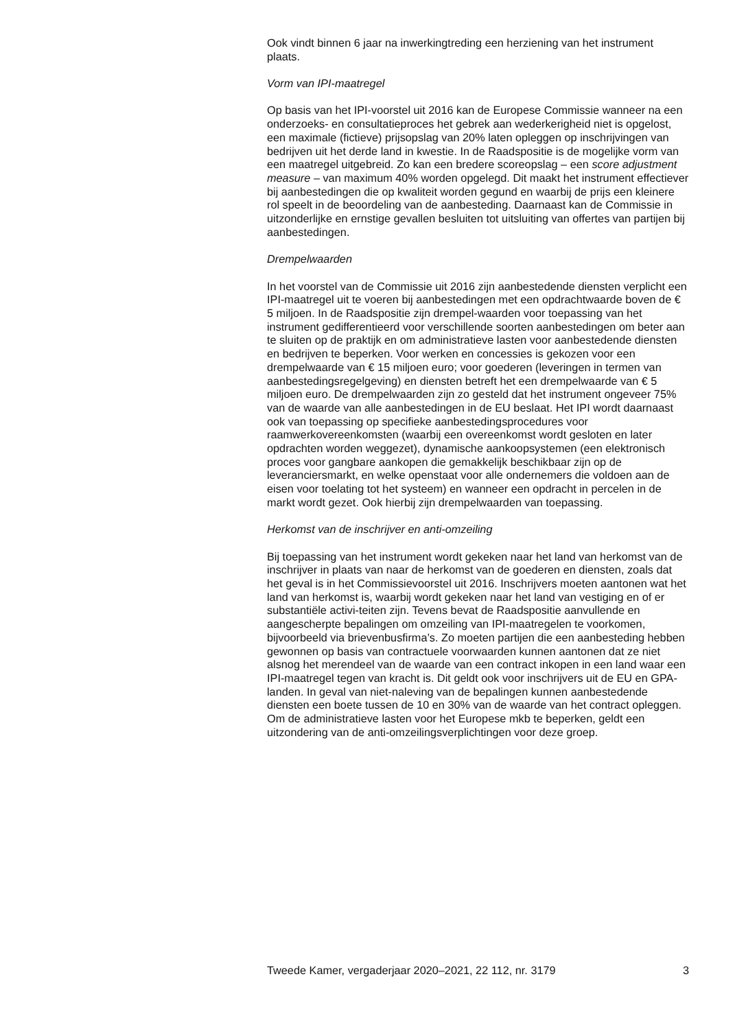Ook vindt binnen 6 jaar na inwerkingtreding een herziening van het instrument plaats.
Vorm van IPI-maatregel
Op basis van het IPI-voorstel uit 2016 kan de Europese Commissie wanneer na een onderzoeks- en consultatieproces het gebrek aan wederkerigheid niet is opgelost, een maximale (fictieve) prijsopslag van 20% laten opleggen op inschrijvingen van bedrijven uit het derde land in kwestie. In de Raadspositie is de mogelijke vorm van een maatregel uitgebreid. Zo kan een bredere scoreopslag – een score adjustment measure – van maximum 40% worden opgelegd. Dit maakt het instrument effectiever bij aanbestedingen die op kwaliteit worden gegund en waarbij de prijs een kleinere rol speelt in de beoordeling van de aanbesteding. Daarnaast kan de Commissie in uitzonderlijke en ernstige gevallen besluiten tot uitsluiting van offertes van partijen bij aanbestedingen.
Drempelwaarden
In het voorstel van de Commissie uit 2016 zijn aanbestedende diensten verplicht een IPI-maatregel uit te voeren bij aanbestedingen met een opdrachtwaarde boven de € 5 miljoen. In de Raadspositie zijn drempel-waarden voor toepassing van het instrument gedifferentieerd voor verschillende soorten aanbestedingen om beter aan te sluiten op de praktijk en om administratieve lasten voor aanbestedende diensten en bedrijven te beperken. Voor werken en concessies is gekozen voor een drempelwaarde van € 15 miljoen euro; voor goederen (leveringen in termen van aanbestedingsregelgeving) en diensten betreft het een drempelwaarde van € 5 miljoen euro. De drempelwaarden zijn zo gesteld dat het instrument ongeveer 75% van de waarde van alle aanbestedingen in de EU beslaat. Het IPI wordt daarnaast ook van toepassing op specifieke aanbestedingsprocedures voor raamwerkovereenkomsten (waarbij een overeenkomst wordt gesloten en later opdrachten worden weggezet), dynamische aankoopsystemen (een elektronisch proces voor gangbare aankopen die gemakkelijk beschikbaar zijn op de leveranciersmarkt, en welke openstaat voor alle ondernemers die voldoen aan de eisen voor toelating tot het systeem) en wanneer een opdracht in percelen in de markt wordt gezet. Ook hierbij zijn drempelwaarden van toepassing.
Herkomst van de inschrijver en anti-omzeiling
Bij toepassing van het instrument wordt gekeken naar het land van herkomst van de inschrijver in plaats van naar de herkomst van de goederen en diensten, zoals dat het geval is in het Commissievoorstel uit 2016. Inschrijvers moeten aantonen wat het land van herkomst is, waarbij wordt gekeken naar het land van vestiging en of er substantiële activi-teiten zijn. Tevens bevat de Raadspositie aanvullende en aangescherpte bepalingen om omzeiling van IPI-maatregelen te voorkomen, bijvoorbeeld via brievenbusfirma’s. Zo moeten partijen die een aanbesteding hebben gewonnen op basis van contractuele voorwaarden kunnen aantonen dat ze niet alsnog het merendeel van de waarde van een contract inkopen in een land waar een IPI-maatregel tegen van kracht is. Dit geldt ook voor inschrijvers uit de EU en GPA-landen. In geval van niet-naleving van de bepalingen kunnen aanbestedende diensten een boete tussen de 10 en 30% van de waarde van het contract opleggen. Om de administratieve lasten voor het Europese mkb te beperken, geldt een uitzondering van de anti-omzeilingsverplichtingen voor deze groep.
Tweede Kamer, vergaderjaar 2020–2021, 22 112, nr. 3179 3